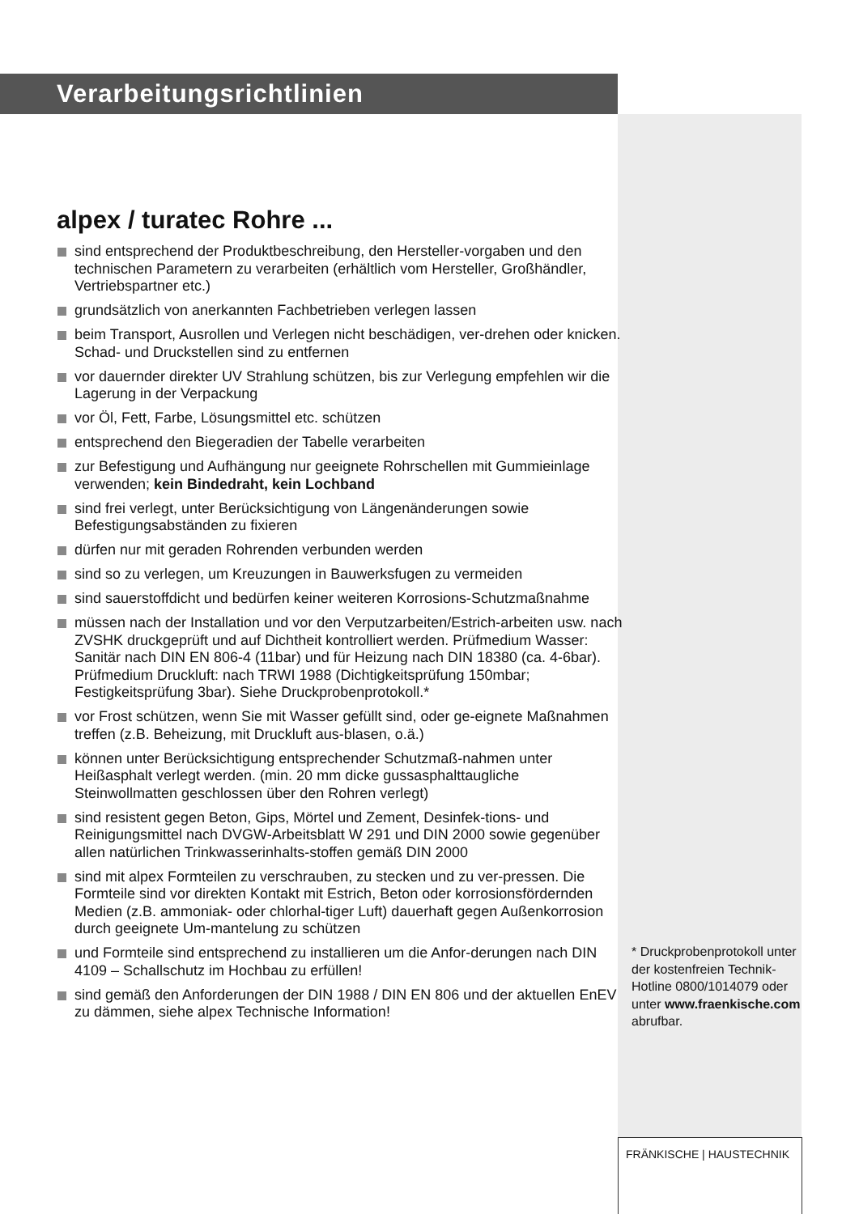Verarbeitungsrichtlinien
alpex / turatec Rohre ...
sind entsprechend der Produktbeschreibung, den Hersteller-vorgaben und den technischen Parametern zu verarbeiten (erhältlich vom Hersteller, Großhändler, Vertriebspartner etc.)
grundsätzlich von anerkannten Fachbetrieben verlegen lassen
beim Transport, Ausrollen und Verlegen nicht beschädigen, ver-drehen oder knicken. Schad- und Druckstellen sind zu entfernen
vor dauernder direkter UV Strahlung schützen, bis zur Verlegung empfehlen wir die Lagerung in der Verpackung
vor Öl, Fett, Farbe, Lösungsmittel etc. schützen
entsprechend den Biegeradien der Tabelle verarbeiten
zur Befestigung und Aufhängung nur geeignete Rohrschellen mit Gummieinlage verwenden; kein Bindedraht, kein Lochband
sind frei verlegt, unter Berücksichtigung von Längenänderungen sowie Befestigungsabständen zu fixieren
dürfen nur mit geraden Rohrenden verbunden werden
sind so zu verlegen, um Kreuzungen in Bauwerksfugen zu vermeiden
sind sauerstoffdicht und bedürfen keiner weiteren Korrosions-Schutzmaßnahme
müssen nach der Installation und vor den Verputzarbeiten/Estrich-arbeiten usw. nach ZVSHK druckgeprüft und auf Dichtheit kontrolliert werden. Prüfmedium Wasser: Sanitär nach DIN EN 806-4 (11bar) und für Heizung nach DIN 18380 (ca. 4-6bar). Prüfmedium Druckluft: nach TRWI 1988 (Dichtigkeitsprüfung 150mbar; Festigkeitsprüfung 3bar). Siehe Druckprobenprotokoll.*
vor Frost schützen, wenn Sie mit Wasser gefüllt sind, oder ge-eignete Maßnahmen treffen (z.B. Beheizung, mit Druckluft aus-blasen, o.ä.)
können unter Berücksichtigung entsprechender Schutzmaß-nahmen unter Heißasphalt verlegt werden. (min. 20 mm dicke gussasphalttaugliche Steinwollmatten geschlossen über den Rohren verlegt)
sind resistent gegen Beton, Gips, Mörtel und Zement, Desinfek-tions- und Reinigungsmittel nach DVGW-Arbeitsblatt W 291 und DIN 2000 sowie gegenüber allen natürlichen Trinkwasserinhalts-stoffen gemäß DIN 2000
sind mit alpex Formteilen zu verschrauben, zu stecken und zu ver-pressen. Die Formteile sind vor direkten Kontakt mit Estrich, Beton oder korrosionsfördernden Medien (z.B. ammoniak- oder chlorhal-tiger Luft) dauerhaft gegen Außenkorrosion durch geeignete Um-mantelung zu schützen
und Formteile sind entsprechend zu installieren um die Anfor-derungen nach DIN 4109 – Schallschutz im Hochbau zu erfüllen!
sind gemäß den Anforderungen der DIN 1988 / DIN EN 806 und der aktuellen EnEV zu dämmen, siehe alpex Technische Information!
* Druckprobenprotokoll unter der kostenfreien Technik-Hotline 0800/1014079 oder unter www.fraenkische.com abrufbar.
FRÄNKISCHE | HAUSTECHNIK